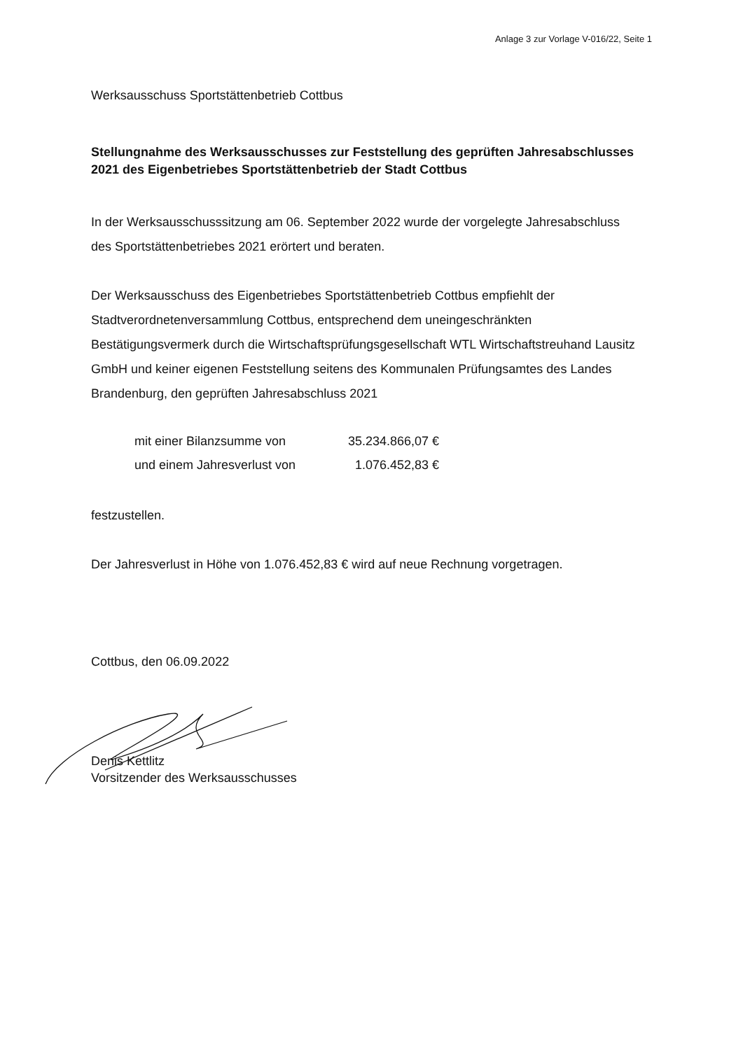Anlage 3 zur Vorlage V-016/22, Seite 1
Werksausschuss Sportstättenbetrieb Cottbus
Stellungnahme des Werksausschusses zur Feststellung des geprüften Jahresabschlusses 2021 des Eigenbetriebes Sportstättenbetrieb der Stadt Cottbus
In der Werksausschusssitzung am 06. September 2022 wurde der vorgelegte Jahresabschluss des Sportstättenbetriebes 2021 erörtert und beraten.
Der Werksausschuss des Eigenbetriebes Sportstättenbetrieb Cottbus empfiehlt der Stadtverordnetenversammlung Cottbus, entsprechend dem uneingeschränkten Bestätigungsvermerk durch die Wirtschaftsprüfungsgesellschaft WTL Wirtschaftstreuhand Lausitz GmbH und keiner eigenen Feststellung seitens des Kommunalen Prüfungsamtes des Landes Brandenburg, den geprüften Jahresabschluss 2021
| mit einer Bilanzsumme von | 35.234.866,07 € |
| und einem Jahresverlust von | 1.076.452,83 € |
festzustellen.
Der Jahresverlust in Höhe von 1.076.452,83 € wird auf neue Rechnung vorgetragen.
Cottbus, den 06.09.2022
Denis Kettlitz
Vorsitzender des Werksausschusses